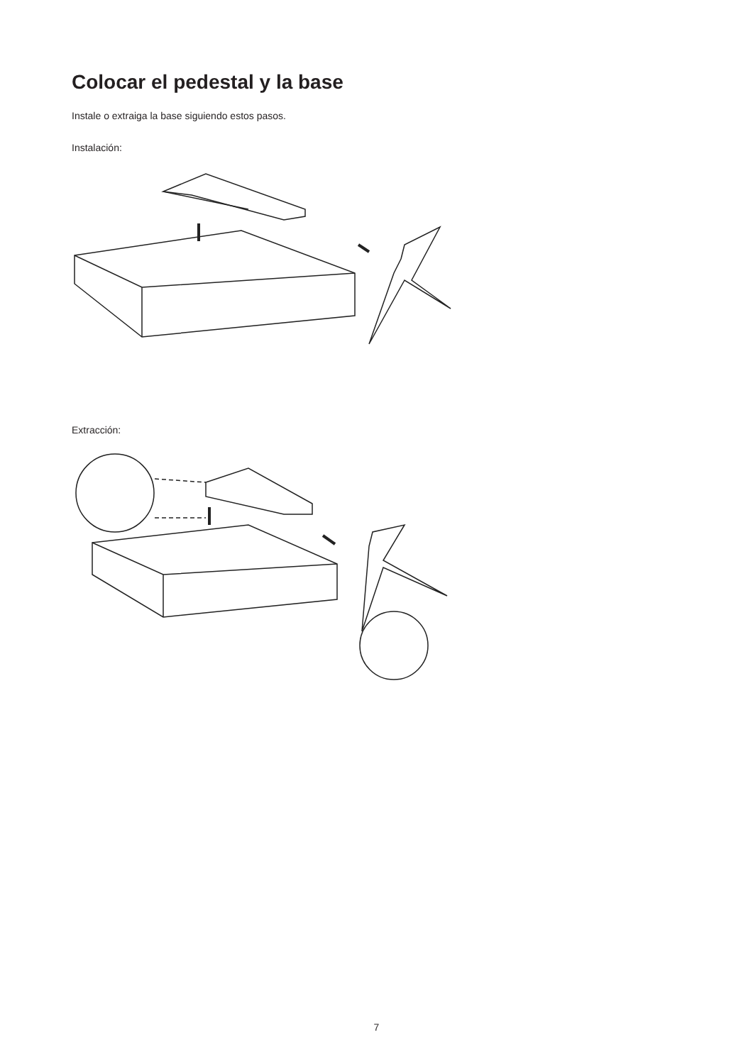Colocar el pedestal y la base
Instale o extraiga la base siguiendo estos pasos.
Instalación:
Extracción:
7